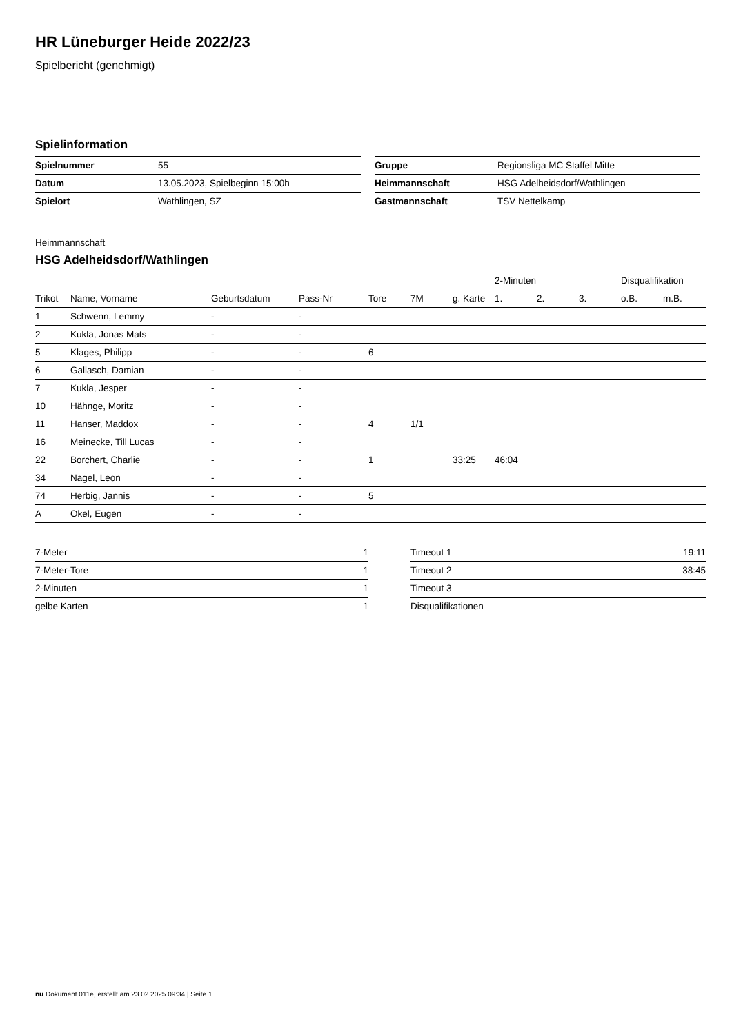HR Lüneburger Heide 2022/23
Spielbericht (genehmigt)
Spielinformation
| Spielnummer | 55 |
| Datum | 13.05.2023, Spielbeginn 15:00h |
| Spielort | Wathlingen, SZ |
| Gruppe | Regionsliga MC Staffel Mitte |
| Heimmannschaft | HSG Adelheidsdorf/Wathlingen |
| Gastmannschaft | TSV Nettelkamp |
Heimmannschaft
HSG Adelheidsdorf/Wathlingen
| | | | | | | | 2-Minuten | | | Disqualifikation | |
| --- | --- | --- | --- | --- | --- | --- | --- | --- | --- | --- | --- |
| Trikot | Name, Vorname | Geburtsdatum | Pass-Nr | Tore | 7M | g. Karte | 1. | 2. | 3. | o.B. | m.B. |
| 1 | Schwenn, Lemmy | - | - | | | | | | | | |
| 2 | Kukla, Jonas Mats | - | - | | | | | | | | |
| 5 | Klages, Philipp | - | - | 6 | | | | | | | |
| 6 | Gallasch, Damian | - | - | | | | | | | | |
| 7 | Kukla, Jesper | - | - | | | | | | | | |
| 10 | Hähnge, Moritz | - | - | | | | | | | | |
| 11 | Hanser, Maddox | - | - | 4 | 1/1 | | | | | | |
| 16 | Meinecke, Till Lucas | - | - | | | | | | | | |
| 22 | Borchert, Charlie | - | - | 1 | | 33:25 | 46:04 | | | | |
| 34 | Nagel, Leon | - | - | | | | | | | | |
| 74 | Herbig, Jannis | - | - | 5 | | | | | | | |
| A | Okel, Eugen | - | - | | | | | | | | |
| 7-Meter | 1 |
| 7-Meter-Tore | 1 |
| 2-Minuten | 1 |
| gelbe Karten | 1 |
| Timeout 1 | 19:11 |
| Timeout 2 | 38:45 |
| Timeout 3 | |
| Disqualifikationen | |
nu.Dokument 011e, erstellt am 23.02.2025 09:34 | Seite 1